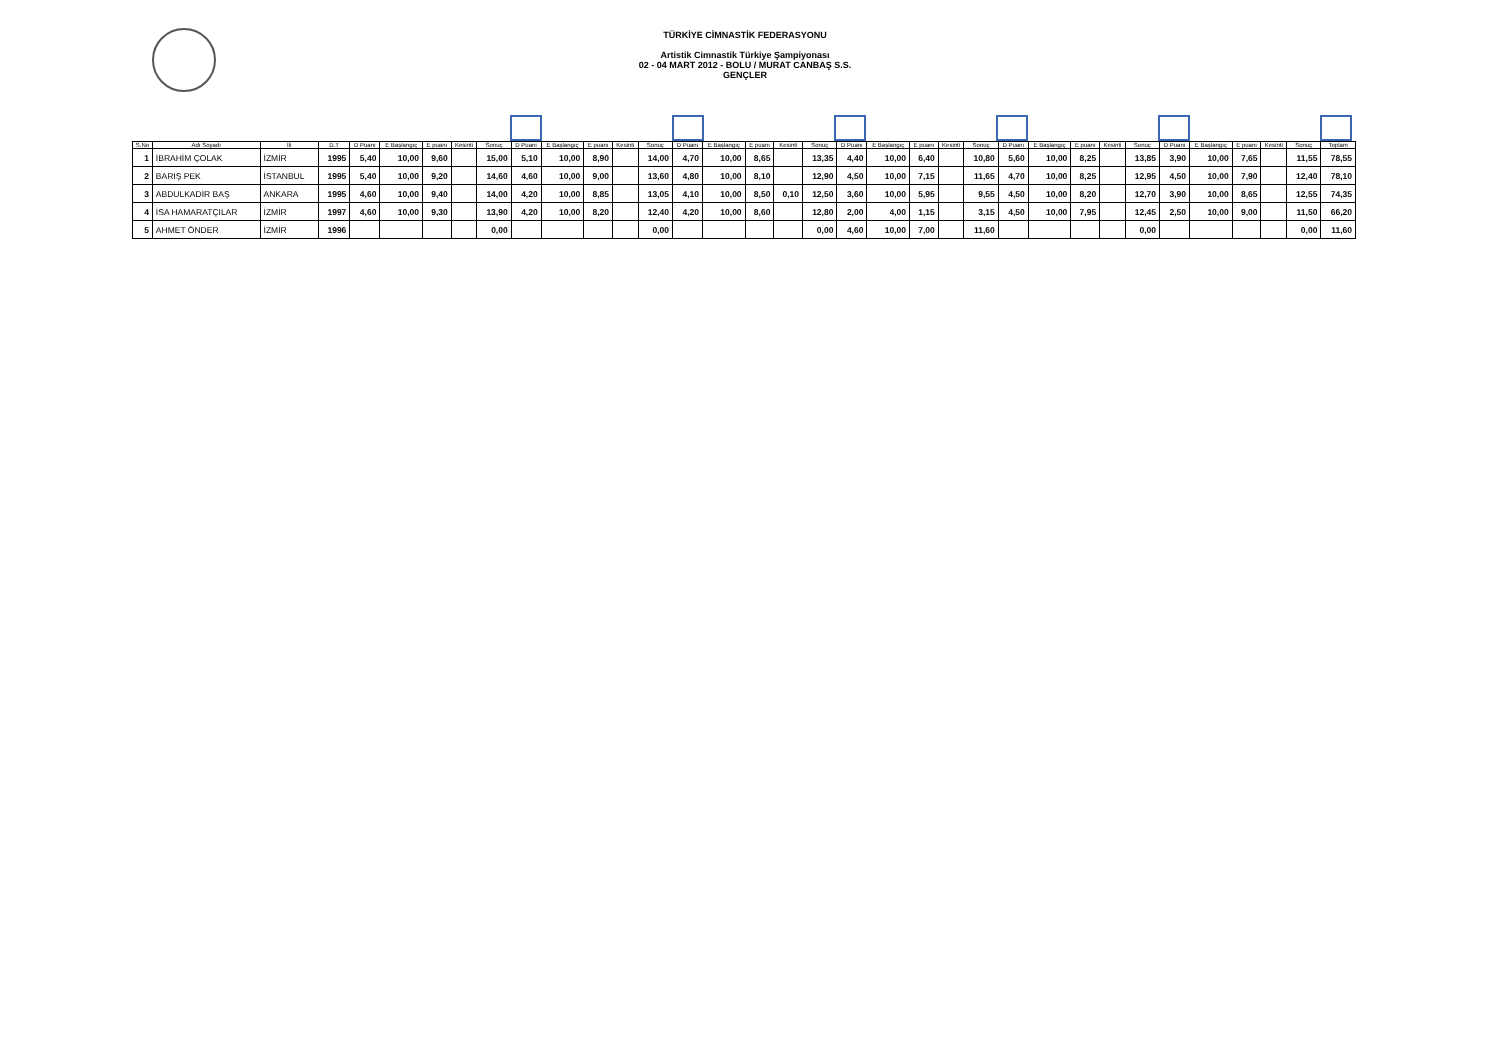TÜRKİYE CİMNASTİK FEDERASYONU
Artistik Cimnastik Türkiye Şampiyonası
02 - 04 MART 2012 - BOLU / MURAT CANBAŞ S.S.
GENÇLER
| S.No | Adı Soyadı | İli | D.T | D Puanı | E Başlangıç | E puanı | Kesinti | Sonuç | D Puanı | E Başlangıç | E puanı | Kesinti | Sonuç | D Puanı | E Başlangıç | E puanı | Kesinti | Sonuç | D Puanı | E Başlangıç | E puanı | Kesinti | Sonuç | D Puanı | E Başlangıç | E puanı | Kesinti | Sonuç | D Puanı | E Başlangıç | E puanı | Kesinti | Sonuç | Toplam |
| --- | --- | --- | --- | --- | --- | --- | --- | --- | --- | --- | --- | --- | --- | --- | --- | --- | --- | --- | --- | --- | --- | --- | --- | --- | --- | --- | --- | --- | --- | --- | --- | --- | --- | --- |
| 1 | İBRAHİM ÇOLAK | İZMİR | 1995 | 5,40 | 10,00 | 9,60 | | 15,00 | 5,10 | 10,00 | 8,90 | | 14,00 | 4,70 | 10,00 | 8,65 | | 13,35 | 4,40 | 10,00 | 6,40 | | 10,80 | 5,60 | 10,00 | 8,25 | | 13,85 | 3,90 | 10,00 | 7,65 | | 11,55 | 78,55 |
| 2 | BARIŞ PEK | İSTANBUL | 1995 | 5,40 | 10,00 | 9,20 | | 14,60 | 4,60 | 10,00 | 9,00 | | 13,60 | 4,80 | 10,00 | 8,10 | | 12,90 | 4,50 | 10,00 | 7,15 | | 11,65 | 4,70 | 10,00 | 8,25 | | 12,95 | 4,50 | 10,00 | 7,90 | | 12,40 | 78,10 |
| 3 | ABDULKADİR BAŞ | ANKARA | 1995 | 4,60 | 10,00 | 9,40 | | 14,00 | 4,20 | 10,00 | 8,85 | | 13,05 | 4,10 | 10,00 | 8,50 | 0,10 | 12,50 | 3,60 | 10,00 | 5,95 | | 9,55 | 4,50 | 10,00 | 8,20 | | 12,70 | 3,90 | 10,00 | 8,65 | | 12,55 | 74,35 |
| 4 | İSA HAMARATÇILAR | İZMİR | 1997 | 4,60 | 10,00 | 9,30 | | 13,90 | 4,20 | 10,00 | 8,20 | | 12,40 | 4,20 | 10,00 | 8,60 | | 12,80 | 2,00 | 4,00 | 1,15 | | 3,15 | 4,50 | 10,00 | 7,95 | | 12,45 | 2,50 | 10,00 | 9,00 | | 11,50 | 66,20 |
| 5 | AHMET ÖNDER | İZMİR | 1996 | | | | | 0,00 | | | | | 0,00 | | | | | 0,00 | 4,60 | 10,00 | 7,00 | | 11,60 | | | | | 0,00 | | | | | 0,00 | 11,60 |